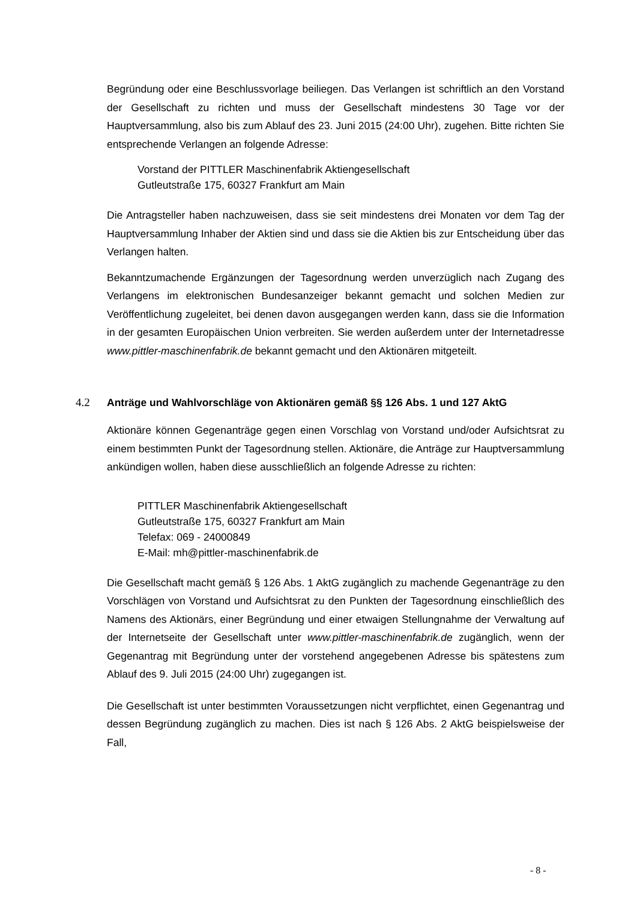Begründung oder eine Beschlussvorlage beiliegen. Das Verlangen ist schriftlich an den Vorstand der Gesellschaft zu richten und muss der Gesellschaft mindestens 30 Tage vor der Hauptversammlung, also bis zum Ablauf des 23. Juni 2015 (24:00 Uhr), zugehen. Bitte richten Sie entsprechende Verlangen an folgende Adresse:
Vorstand der PITTLER Maschinenfabrik Aktiengesellschaft
Gutleutstraße 175, 60327 Frankfurt am Main
Die Antragsteller haben nachzuweisen, dass sie seit mindestens drei Monaten vor dem Tag der Hauptversammlung Inhaber der Aktien sind und dass sie die Aktien bis zur Entscheidung über das Verlangen halten.
Bekanntzumachende Ergänzungen der Tagesordnung werden unverzüglich nach Zugang des Verlangens im elektronischen Bundesanzeiger bekannt gemacht und solchen Medien zur Veröffentlichung zugeleitet, bei denen davon ausgegangen werden kann, dass sie die Information in der gesamten Europäischen Union verbreiten. Sie werden außerdem unter der Internetadresse www.pittler-maschinenfabrik.de bekannt gemacht und den Aktionären mitgeteilt.
4.2 Anträge und Wahlvorschläge von Aktionären gemäß §§ 126 Abs. 1 und 127 AktG
Aktionäre können Gegenanträge gegen einen Vorschlag von Vorstand und/oder Aufsichtsrat zu einem bestimmten Punkt der Tagesordnung stellen. Aktionäre, die Anträge zur Hauptversammlung ankündigen wollen, haben diese ausschließlich an folgende Adresse zu richten:
PITTLER Maschinenfabrik Aktiengesellschaft
Gutleutstraße 175, 60327 Frankfurt am Main
Telefax: 069 - 24000849
E-Mail: mh@pittler-maschinenfabrik.de
Die Gesellschaft macht gemäß § 126 Abs. 1 AktG zugänglich zu machende Gegenanträge zu den Vorschlägen von Vorstand und Aufsichtsrat zu den Punkten der Tagesordnung einschließlich des Namens des Aktionärs, einer Begründung und einer etwaigen Stellungnahme der Verwaltung auf der Internetseite der Gesellschaft unter www.pittler-maschinenfabrik.de zugänglich, wenn der Gegenantrag mit Begründung unter der vorstehend angegebenen Adresse bis spätestens zum Ablauf des 9. Juli 2015 (24:00 Uhr) zugegangen ist.
Die Gesellschaft ist unter bestimmten Voraussetzungen nicht verpflichtet, einen Gegenantrag und dessen Begründung zugänglich zu machen. Dies ist nach § 126 Abs. 2 AktG beispielsweise der Fall,
- 8 -